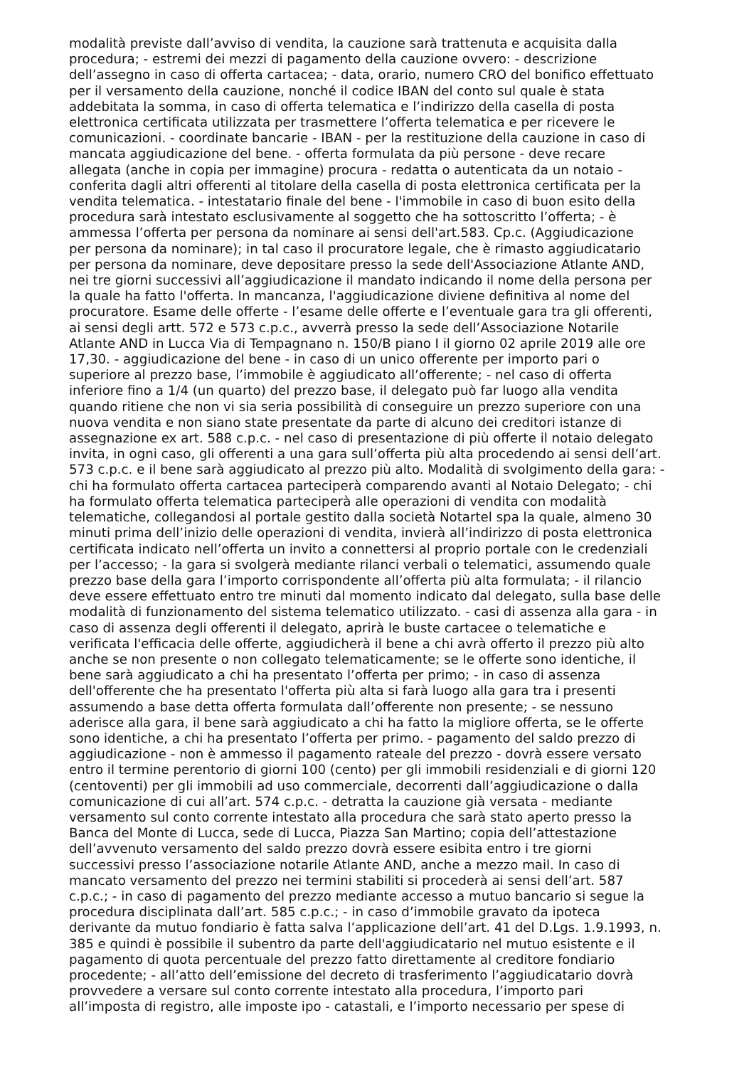modalità previste dall’avviso di vendita, la cauzione sarà trattenuta e acquisita dalla
procedura; - estremi dei mezzi di pagamento della cauzione ovvero: - descrizione
dell’assegno in caso di offerta cartacea; - data, orario, numero CRO del bonifico effettuato
per il versamento della cauzione, nonché il codice IBAN del conto sul quale è stata
addebitata la somma, in caso di offerta telematica e l’indirizzo della casella di posta
elettronica certificata utilizzata per trasmettere l’offerta telematica e per ricevere le
comunicazioni. - coordinate bancarie - IBAN - per la restituzione della cauzione in caso di
mancata aggiudicazione del bene. - offerta formulata da più persone - deve recare
allegata (anche in copia per immagine) procura - redatta o autenticata da un notaio -
conferita dagli altri offerenti al titolare della casella di posta elettronica certificata per la
vendita telematica. - intestatario finale del bene - l'immobile in caso di buon esito della
procedura sarà intestato esclusivamente al soggetto che ha sottoscritto l’offerta; - è
ammessa l’offerta per persona da nominare ai sensi dell'art.583. Cp.c. (Aggiudicazione
per persona da nominare); in tal caso il procuratore legale, che è rimasto aggiudicatario
per persona da nominare, deve depositare presso la sede dell'Associazione Atlante AND,
nei tre giorni successivi all’aggiudicazione il mandato indicando il nome della persona per
la quale ha fatto l'offerta. In mancanza, l'aggiudicazione diviene definitiva al nome del
procuratore. Esame delle offerte - l’esame delle offerte e l’eventuale gara tra gli offerenti,
ai sensi degli artt. 572 e 573 c.p.c., avverrà presso la sede dell’Associazione Notarile
Atlante AND in Lucca Via di Tempagnano n. 150/B piano I il giorno 02 aprile 2019 alle ore
17,30. - aggiudicazione del bene - in caso di un unico offerente per importo pari o
superiore al prezzo base, l’immobile è aggiudicato all’offerente; - nel caso di offerta
inferiore fino a 1/4 (un quarto) del prezzo base, il delegato può far luogo alla vendita
quando ritiene che non vi sia seria possibilità di conseguire un prezzo superiore con una
nuova vendita e non siano state presentate da parte di alcuno dei creditori istanze di
assegnazione ex art. 588 c.p.c. - nel caso di presentazione di più offerte il notaio delegato
invita, in ogni caso, gli offerenti a una gara sull’offerta più alta procedendo ai sensi dell’art.
573 c.p.c. e il bene sarà aggiudicato al prezzo più alto. Modalità di svolgimento della gara: -
chi ha formulato offerta cartacea parteciperà comparendo avanti al Notaio Delegato; - chi
ha formulato offerta telematica parteciperà alle operazioni di vendita con modalità
telematiche, collegandosi al portale gestito dalla società Notartel spa la quale, almeno 30
minuti prima dell’inizio delle operazioni di vendita, invierà all’indirizzo di posta elettronica
certificata indicato nell’offerta un invito a connettersi al proprio portale con le credenziali
per l’accesso; - la gara si svolgerà mediante rilanci verbali o telematici, assumendo quale
prezzo base della gara l’importo corrispondente all’offerta più alta formulata; - il rilancio
deve essere effettuato entro tre minuti dal momento indicato dal delegato, sulla base delle
modalità di funzionamento del sistema telematico utilizzato. - casi di assenza alla gara - in
caso di assenza degli offerenti il delegato, aprirà le buste cartacee o telematiche e
verificata l'efficacia delle offerte, aggiudicherà il bene a chi avrà offerto il prezzo più alto
anche se non presente o non collegato telematicamente; se le offerte sono identiche, il
bene sarà aggiudicato a chi ha presentato l’offerta per primo; - in caso di assenza
dell'offerente che ha presentato l'offerta più alta si farà luogo alla gara tra i presenti
assumendo a base detta offerta formulata dall’offerente non presente; - se nessuno
aderisce alla gara, il bene sarà aggiudicato a chi ha fatto la migliore offerta, se le offerte
sono identiche, a chi ha presentato l’offerta per primo. - pagamento del saldo prezzo di
aggiudicazione - non è ammesso il pagamento rateale del prezzo - dovrà essere versato
entro il termine perentorio di giorni 100 (cento) per gli immobili residenziali e di giorni 120
(centoventi) per gli immobili ad uso commerciale, decorrenti dall’aggiudicazione o dalla
comunicazione di cui all’art. 574 c.p.c. - detratta la cauzione già versata - mediante
versamento sul conto corrente intestato alla procedura che sarà stato aperto presso la
Banca del Monte di Lucca, sede di Lucca, Piazza San Martino; copia dell’attestazione
dell’avvenuto versamento del saldo prezzo dovrà essere esibita entro i tre giorni
successivi presso l’associazione notarile Atlante AND, anche a mezzo mail. In caso di
mancato versamento del prezzo nei termini stabiliti si procederà ai sensi dell’art. 587
c.p.c.; - in caso di pagamento del prezzo mediante accesso a mutuo bancario si segue la
procedura disciplinata dall’art. 585 c.p.c.; - in caso d’immobile gravato da ipoteca
derivante da mutuo fondiario è fatta salva l’applicazione dell’art. 41 del D.Lgs. 1.9.1993, n.
385 e quindi è possibile il subentro da parte dell'aggiudicatario nel mutuo esistente e il
pagamento di quota percentuale del prezzo fatto direttamente al creditore fondiario
procedente; - all’atto dell’emissione del decreto di trasferimento l’aggiudicatario dovrà
provvedere a versare sul conto corrente intestato alla procedura, l’importo pari
all’imposta di registro, alle imposte ipo - catastali, e l’importo necessario per spese di